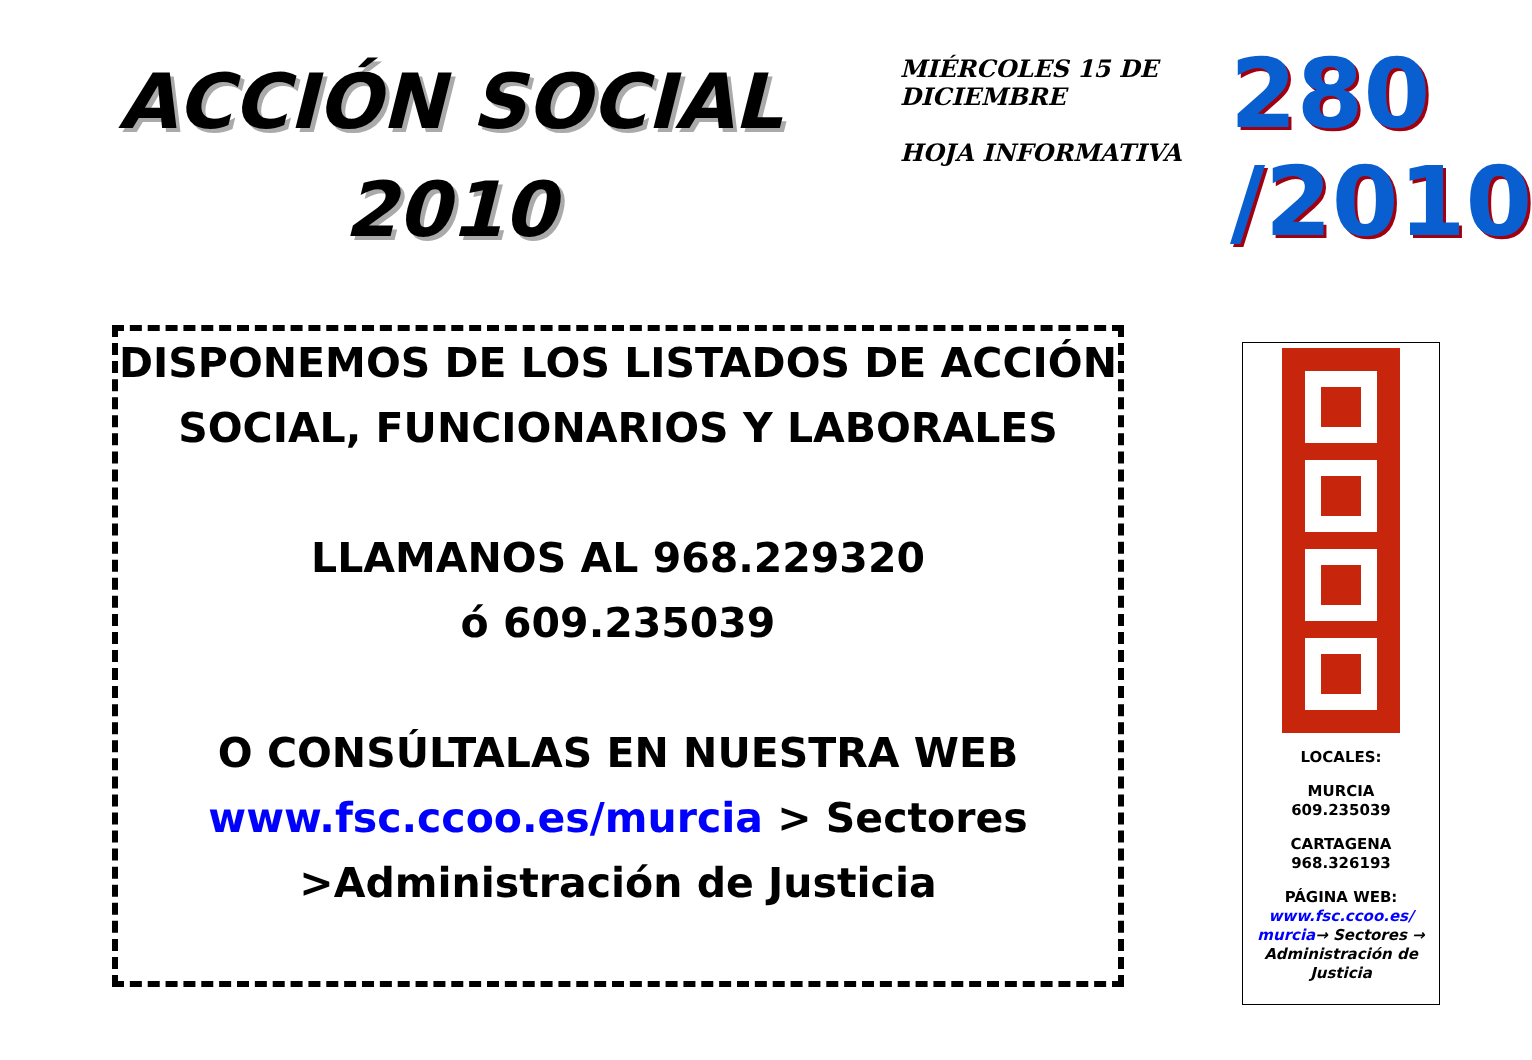ACCIÓN SOCIAL
2010
MIÉRCOLES 15 DE DICIEMBRE
HOJA INFORMATIVA
280
/2010
DISPONEMOS DE LOS LISTADOS DE ACCIÓN SOCIAL, FUNCIONARIOS Y LABORALES
LLAMANOS AL 968.229320
ó 609.235039
O CONSÚLTALAS EN NUESTRA WEB
www.fsc.ccoo.es/murcia > Sectores >Administración de Justicia
LOCALES:
MURCIA
609.235039
CARTAGENA
968.326193
PÁGINA WEB:
www.fsc.ccoo.es/ murcia→ Sectores → Administración de Justicia